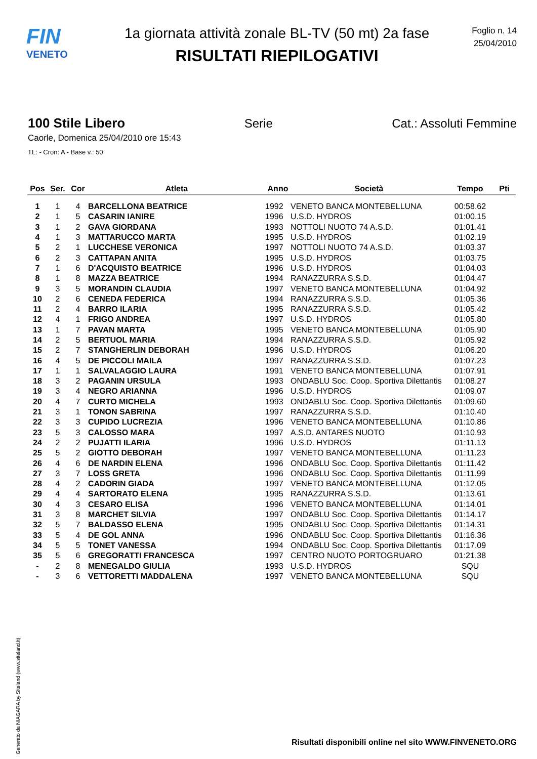FIN
VENETO
1a giornata attività zonale BL-TV (50 mt) 2a fase
RISULTATI RIEPILOGATIVI
Foglio n. 14
25/04/2010
100 Stile Libero Serie Cat.: Assoluti Femmine
Caorle, Domenica 25/04/2010 ore 15:43
TL: - Cron: A - Base v.: 50
| Pos | Ser. | Cor | Atleta | Anno | Società | Tempo | Pti |
| --- | --- | --- | --- | --- | --- | --- | --- |
| 1 | 1 | 4 | BARCELLONA BEATRICE | 1992 | VENETO BANCA MONTEBELLUNA | 00:58.62 | |
| 2 | 1 | 5 | CASARIN IANIRE | 1996 | U.S.D. HYDROS | 01:00.15 | |
| 3 | 1 | 2 | GAVA GIORDANA | 1993 | NOTTOLI NUOTO 74 A.S.D. | 01:01.41 | |
| 4 | 1 | 3 | MATTARUCCO MARTA | 1995 | U.S.D. HYDROS | 01:02.19 | |
| 5 | 2 | 1 | LUCCHESE VERONICA | 1997 | NOTTOLI NUOTO 74 A.S.D. | 01:03.37 | |
| 6 | 2 | 3 | CATTAPAN ANITA | 1995 | U.S.D. HYDROS | 01:03.75 | |
| 7 | 1 | 6 | D'ACQUISTO BEATRICE | 1996 | U.S.D. HYDROS | 01:04.03 | |
| 8 | 1 | 8 | MAZZA BEATRICE | 1994 | RANAZZURRA S.S.D. | 01:04.47 | |
| 9 | 3 | 5 | MORANDIN CLAUDIA | 1997 | VENETO BANCA MONTEBELLUNA | 01:04.92 | |
| 10 | 2 | 6 | CENEDA FEDERICA | 1994 | RANAZZURRA S.S.D. | 01:05.36 | |
| 11 | 2 | 4 | BARRO ILARIA | 1995 | RANAZZURRA S.S.D. | 01:05.42 | |
| 12 | 4 | 1 | FRIGO ANDREA | 1997 | U.S.D. HYDROS | 01:05.80 | |
| 13 | 1 | 7 | PAVAN MARTA | 1995 | VENETO BANCA MONTEBELLUNA | 01:05.90 | |
| 14 | 2 | 5 | BERTUOL MARIA | 1994 | RANAZZURRA S.S.D. | 01:05.92 | |
| 15 | 2 | 7 | STANGHERLIN DEBORAH | 1996 | U.S.D. HYDROS | 01:06.20 | |
| 16 | 4 | 5 | DE PICCOLI MAILA | 1997 | RANAZZURRA S.S.D. | 01:07.23 | |
| 17 | 1 | 1 | SALVALAGGIO LAURA | 1991 | VENETO BANCA MONTEBELLUNA | 01:07.91 | |
| 18 | 3 | 2 | PAGANIN URSULA | 1993 | ONDABLU Soc. Coop. Sportiva Dilettantis | 01:08.27 | |
| 19 | 3 | 4 | NEGRO ARIANNA | 1996 | U.S.D. HYDROS | 01:09.07 | |
| 20 | 4 | 7 | CURTO MICHELA | 1993 | ONDABLU Soc. Coop. Sportiva Dilettantis | 01:09.60 | |
| 21 | 3 | 1 | TONON SABRINA | 1997 | RANAZZURRA S.S.D. | 01:10.40 | |
| 22 | 3 | 3 | CUPIDO LUCREZIA | 1996 | VENETO BANCA MONTEBELLUNA | 01:10.86 | |
| 23 | 5 | 3 | CALOSSO MARA | 1997 | A.S.D. ANTARES NUOTO | 01:10.93 | |
| 24 | 2 | 2 | PUJATTI ILARIA | 1996 | U.S.D. HYDROS | 01:11.13 | |
| 25 | 5 | 2 | GIOTTO DEBORAH | 1997 | VENETO BANCA MONTEBELLUNA | 01:11.23 | |
| 26 | 4 | 6 | DE NARDIN ELENA | 1996 | ONDABLU Soc. Coop. Sportiva Dilettantis | 01:11.42 | |
| 27 | 3 | 7 | LOSS GRETA | 1996 | ONDABLU Soc. Coop. Sportiva Dilettantis | 01:11.99 | |
| 28 | 4 | 2 | CADORIN GIADA | 1997 | VENETO BANCA MONTEBELLUNA | 01:12.05 | |
| 29 | 4 | 4 | SARTORATO ELENA | 1995 | RANAZZURRA S.S.D. | 01:13.61 | |
| 30 | 4 | 3 | CESARO ELISA | 1996 | VENETO BANCA MONTEBELLUNA | 01:14.01 | |
| 31 | 3 | 8 | MARCHET SILVIA | 1997 | ONDABLU Soc. Coop. Sportiva Dilettantis | 01:14.17 | |
| 32 | 5 | 7 | BALDASSO ELENA | 1995 | ONDABLU Soc. Coop. Sportiva Dilettantis | 01:14.31 | |
| 33 | 5 | 4 | DE GOL ANNA | 1996 | ONDABLU Soc. Coop. Sportiva Dilettantis | 01:16.36 | |
| 34 | 5 | 5 | TONET VANESSA | 1994 | ONDABLU Soc. Coop. Sportiva Dilettantis | 01:17.09 | |
| 35 | 5 | 6 | GREGORATTI FRANCESCA | 1997 | CENTRO NUOTO PORTOGRUARO | 01:21.38 | |
| - | 2 | 8 | MENEGALDO GIULIA | 1993 | U.S.D. HYDROS | SQU | |
| - | 3 | 6 | VETTORETTI MADDALENA | 1997 | VENETO BANCA MONTEBELLUNA | SQU | |
Generato da NIAGARA by Siteland (www.siteland.it)
Risultati disponibili online nel sito WWW.FINVENETO.ORG